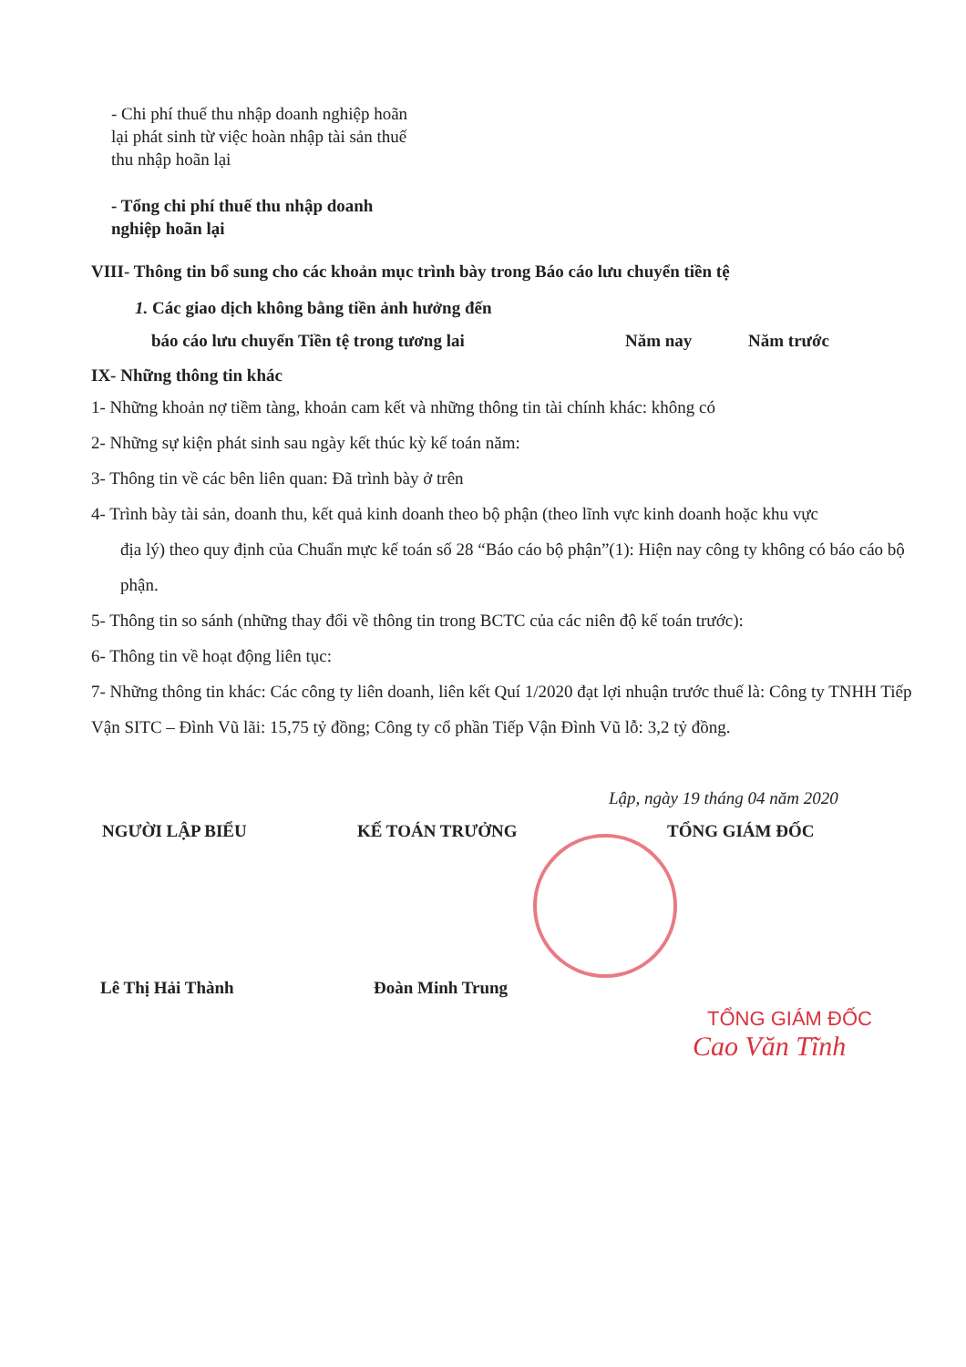- Chi phí thuế thu nhập doanh nghiệp hoãn lại phát sinh từ việc hoàn nhập tài sản thuế thu nhập hoãn lại
- Tổng chi phí thuế thu nhập doanh nghiệp hoãn lại
VIII- Thông tin bổ sung cho các khoản mục trình bày trong Báo cáo lưu chuyển tiền tệ
1. Các giao dịch không bằng tiền ảnh hưởng đến
báo cáo lưu chuyển Tiền tệ trong tương lai Năm nay Năm trước
IX- Những thông tin khác
1- Những khoản nợ tiềm tàng, khoản cam kết và những thông tin tài chính khác: không có
2- Những sự kiện phát sinh sau ngày kết thúc kỳ kế toán năm:
3- Thông tin về các bên liên quan: Đã trình bày ở trên
4- Trình bày tài sản, doanh thu, kết quả kinh doanh theo bộ phận (theo lĩnh vực kinh doanh hoặc khu vực
địa lý) theo quy định của Chuẩn mực kế toán số 28 “Báo cáo bộ phận”(1): Hiện nay công ty không có báo cáo bộ phận.
5- Thông tin so sánh (những thay đổi về thông tin trong BCTC của các niên độ kế toán trước):
6- Thông tin về hoạt động liên tục:
7- Những thông tin khác: Các công ty liên doanh, liên kết Quí 1/2020 đạt lợi nhuận trước thuế là: Công ty TNHH Tiếp Vận SITC – Đình Vũ lãi: 15,75 tỷ đồng; Công ty cổ phần Tiếp Vận Đình Vũ lỗ: 3,2 tỷ đồng.
Lập, ngày 19 tháng 04 năm 2020
NGƯỜI LẬP BIỂU KẾ TOÁN TRƯỞNG TỔNG GIÁM ĐỐC
Lê Thị Hải Thành Đoàn Minh Trung
TỔNG GIÁM ĐỐC
Cao Văn Tĩnh